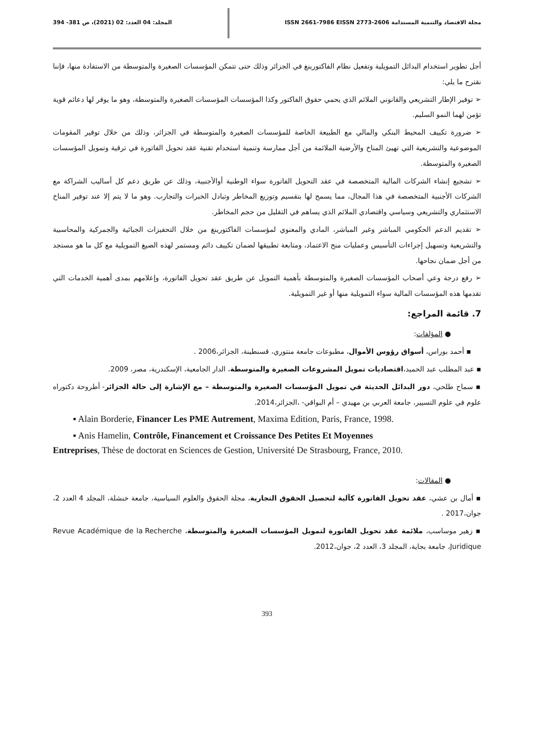مجلة الاقتصاد والتنمية المستدامة ISSN 2661-7986 EISSN 2773-2606 المجلد: 04 العدد: 02 (2021)، ص 381- 394
أجل تطوير استخدام البدائل التمويلية وتفعيل نظام الفاكتورينغ في الجزائر وذلك حتى تتمكن المؤسسات الصغيرة والمتوسطة من الاستفادة منها، فإننا نقترح ما يلي:
➢ توفير الإطار التشريعي والقانوني الملائم الذي يحمي حقوق الفاكتور وكذا المؤسسات المؤسسات الصغيرة والمتوسطة، وهو ما يوفر لها دعائم قوية تؤمن لهما النمو السليم.
➢ ضرورة تكييف المحيط البنكي والمالي مع الطبيعة الخاصة للمؤسسات الصغيرة والمتوسطة في الجزائر، وذلك من خلال توفير المقومات الموضوعية والتشريعية التي تهيئ المناخ والأرضية الملائمة من أجل ممارسة وتنمية استخدام تقنية عقد تحويل الفاتورة في ترقية وتمويل المؤسسات الصغيرة والمتوسطة.
➢ تشجيع إنشاء الشركات المالية المتخصصة في عقد التحويل الفاتورة سواء الوطنية أوالأجنبية، وذلك عن طريق دعم كل أساليب الشراكة مع الشركات الأجنبية المتخصصة في هذا المجال، مما يسمح لها بتقسيم وتوزيع المخاطر وتبادل الخبرات والتجارب. وهو ما لا يتم إلا عند توفير المناخ الاستثماري والتشريعي وسياسي واقتصادي الملائم الذي يساهم في التقليل من حجم المخاطر.
➢ تقديم الدعم الحكومي المباشر وغير المباشر، المادي والمعنوي لمؤسسات الفاكتورينغ من خلال التحفيزات الجبائية والجمركية والمحاسبية والتشريعية وتسهيل إجراءات التأسيس وعمليات منح الاعتماد، ومتابعة تطبيقها لضمان تكييف دائم ومستمر لهذه الصيغ التمويلية مع كل ما هو مستجد من أجل ضمان نجاحها.
➢ رفع درجة وعي أصحاب المؤسسات الصغيرة والمتوسطة بأهمية التمويل عن طريق عقد تحويل الفاتورة، وإعلامهم بمدى أهمية الخدمات التي تقدمها هذه المؤسسات المالية سواء التمويلية منها أو غير التمويلية.
7. قائمة المراجع:
● المؤلفات:
▪ أحمد بوراس، أسواق رؤوس الأموال، مطبوعات جامعة منتوري، قسنطينة، الجزائر،2006 .
▪ عبد المطلب عبد الحميد،اقتصاديات تمويل المشروعات الصغيرة والمتوسطة، الدار الجامعية، الإسكندرية، مصر، 2009.
▪ سماح طلحي، دور البدائل الحديثة في تمويل المؤسسات الصغيرة والمتوسطة – مع الإشارة إلى حالة الجزائر- أطروحة دكتوراه علوم في علوم التسيير، جامعة العربي بن مهيدي – أم البواقي- ،الجزائر،2014.
▪ Alain Borderie, Financer Les PME Autrement, Maxima Edition, Paris, France, 1998.
▪ Anis Hamelin, Contrôle, Financement et Croissance Des Petites Et Moyennes
Entreprises, Thèse de doctorat en Sciences de Gestion, Université De Strasbourg, France, 2010.
● المقالات:
▪ أمال بن عشي، عقد تحويل الفاتورة كآلية لتحصيل الحقوق التجارية، مجلة الحقوق والعلوم السياسية، جامعة خنشلة، المجلد 4 العدد 2، جوان،2017 .
▪ زهير موساسب، ملائمة عقد تحويل الفاتورة لتمويل المؤسسات الصغيرة والمتوسطة، Revue Académique de la Recherche Juridique، جامعة بجاية، المجلد 3، العدد 2، جوان،2012.
393